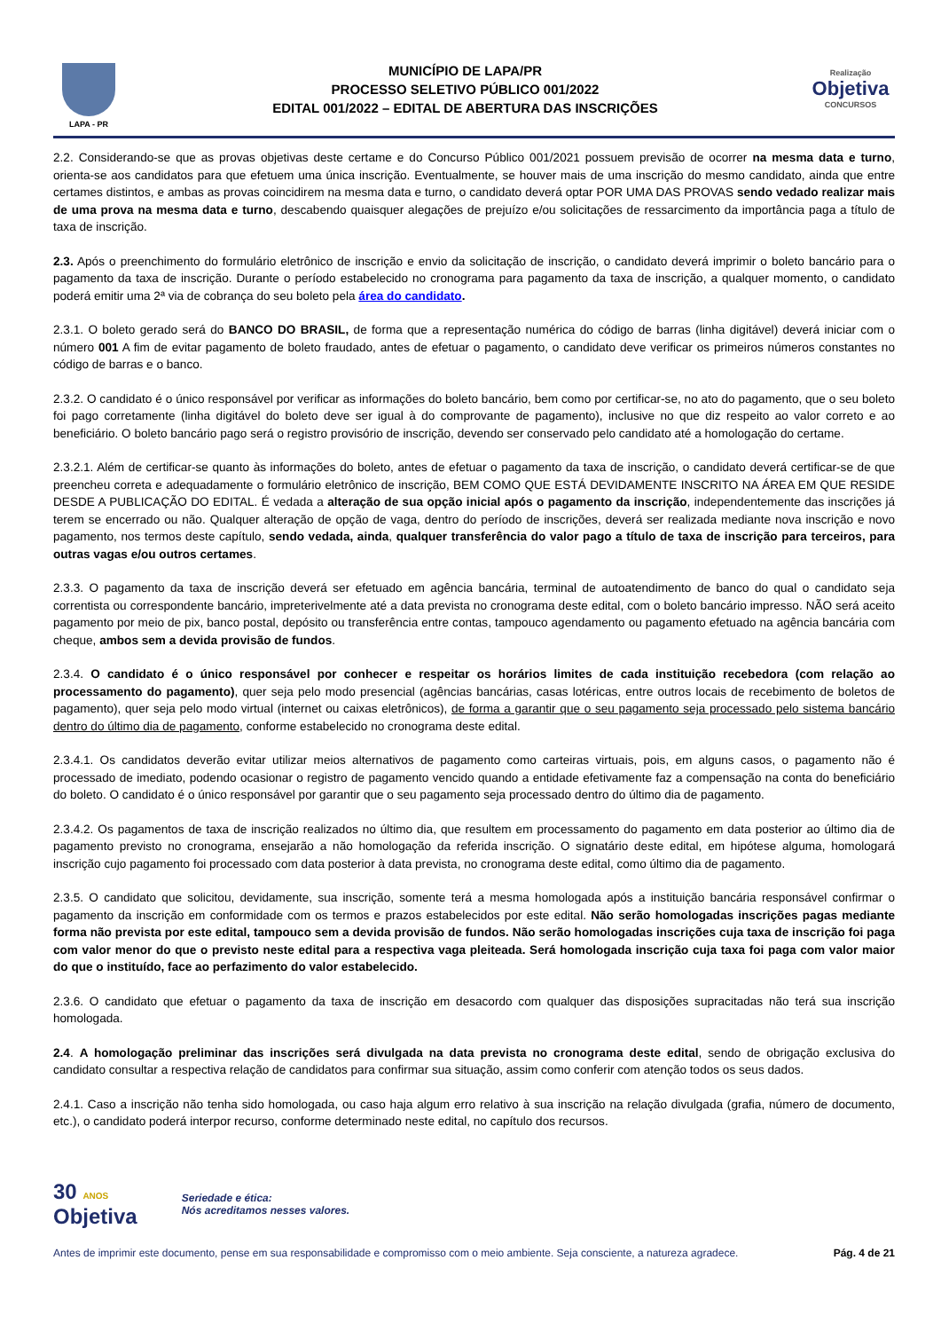LAPA - PR
MUNICÍPIO DE LAPA/PR
PROCESSO SELETIVO PÚBLICO 001/2022
EDITAL 001/2022 – EDITAL DE ABERTURA DAS INSCRIÇÕES
Realização
Objetiva
CONCURSOS
2.2. Considerando-se que as provas objetivas deste certame e do Concurso Público 001/2021 possuem previsão de ocorrer na mesma data e turno, orienta-se aos candidatos para que efetuem uma única inscrição. Eventualmente, se houver mais de uma inscrição do mesmo candidato, ainda que entre certames distintos, e ambas as provas coincidirem na mesma data e turno, o candidato deverá optar POR UMA DAS PROVAS sendo vedado realizar mais de uma prova na mesma data e turno, descabendo quaisquer alegações de prejuízo e/ou solicitações de ressarcimento da importância paga a título de taxa de inscrição.
2.3. Após o preenchimento do formulário eletrônico de inscrição e envio da solicitação de inscrição, o candidato deverá imprimir o boleto bancário para o pagamento da taxa de inscrição. Durante o período estabelecido no cronograma para pagamento da taxa de inscrição, a qualquer momento, o candidato poderá emitir uma 2ª via de cobrança do seu boleto pela área do candidato.
2.3.1. O boleto gerado será do BANCO DO BRASIL, de forma que a representação numérica do código de barras (linha digitável) deverá iniciar com o número 001 A fim de evitar pagamento de boleto fraudado, antes de efetuar o pagamento, o candidato deve verificar os primeiros números constantes no código de barras e o banco.
2.3.2. O candidato é o único responsável por verificar as informações do boleto bancário, bem como por certificar-se, no ato do pagamento, que o seu boleto foi pago corretamente (linha digitável do boleto deve ser igual à do comprovante de pagamento), inclusive no que diz respeito ao valor correto e ao beneficiário. O boleto bancário pago será o registro provisório de inscrição, devendo ser conservado pelo candidato até a homologação do certame.
2.3.2.1. Além de certificar-se quanto às informações do boleto, antes de efetuar o pagamento da taxa de inscrição, o candidato deverá certificar-se de que preencheu correta e adequadamente o formulário eletrônico de inscrição, BEM COMO QUE ESTÁ DEVIDAMENTE INSCRITO NA ÁREA EM QUE RESIDE DESDE A PUBLICAÇÃO DO EDITAL. É vedada a alteração de sua opção inicial após o pagamento da inscrição, independentemente das inscrições já terem se encerrado ou não. Qualquer alteração de opção de vaga, dentro do período de inscrições, deverá ser realizada mediante nova inscrição e novo pagamento, nos termos deste capítulo, sendo vedada, ainda, qualquer transferência do valor pago a título de taxa de inscrição para terceiros, para outras vagas e/ou outros certames.
2.3.3. O pagamento da taxa de inscrição deverá ser efetuado em agência bancária, terminal de autoatendimento de banco do qual o candidato seja correntista ou correspondente bancário, impreterivelmente até a data prevista no cronograma deste edital, com o boleto bancário impresso. NÃO será aceito pagamento por meio de pix, banco postal, depósito ou transferência entre contas, tampouco agendamento ou pagamento efetuado na agência bancária com cheque, ambos sem a devida provisão de fundos.
2.3.4. O candidato é o único responsável por conhecer e respeitar os horários limites de cada instituição recebedora (com relação ao processamento do pagamento), quer seja pelo modo presencial (agências bancárias, casas lotéricas, entre outros locais de recebimento de boletos de pagamento), quer seja pelo modo virtual (internet ou caixas eletrônicos), de forma a garantir que o seu pagamento seja processado pelo sistema bancário dentro do último dia de pagamento, conforme estabelecido no cronograma deste edital.
2.3.4.1. Os candidatos deverão evitar utilizar meios alternativos de pagamento como carteiras virtuais, pois, em alguns casos, o pagamento não é processado de imediato, podendo ocasionar o registro de pagamento vencido quando a entidade efetivamente faz a compensação na conta do beneficiário do boleto. O candidato é o único responsável por garantir que o seu pagamento seja processado dentro do último dia de pagamento.
2.3.4.2. Os pagamentos de taxa de inscrição realizados no último dia, que resultem em processamento do pagamento em data posterior ao último dia de pagamento previsto no cronograma, ensejarão a não homologação da referida inscrição. O signatário deste edital, em hipótese alguma, homologará inscrição cujo pagamento foi processado com data posterior à data prevista, no cronograma deste edital, como último dia de pagamento.
2.3.5. O candidato que solicitou, devidamente, sua inscrição, somente terá a mesma homologada após a instituição bancária responsável confirmar o pagamento da inscrição em conformidade com os termos e prazos estabelecidos por este edital. Não serão homologadas inscrições pagas mediante forma não prevista por este edital, tampouco sem a devida provisão de fundos. Não serão homologadas inscrições cuja taxa de inscrição foi paga com valor menor do que o previsto neste edital para a respectiva vaga pleiteada. Será homologada inscrição cuja taxa foi paga com valor maior do que o instituído, face ao perfazimento do valor estabelecido.
2.3.6. O candidato que efetuar o pagamento da taxa de inscrição em desacordo com qualquer das disposições supracitadas não terá sua inscrição homologada.
2.4. A homologação preliminar das inscrições será divulgada na data prevista no cronograma deste edital, sendo de obrigação exclusiva do candidato consultar a respectiva relação de candidatos para confirmar sua situação, assim como conferir com atenção todos os seus dados.
2.4.1. Caso a inscrição não tenha sido homologada, ou caso haja algum erro relativo à sua inscrição na relação divulgada (grafia, número de documento, etc.), o candidato poderá interpor recurso, conforme determinado neste edital, no capítulo dos recursos.
30 ANOS
Objetiva
Seriedade e ética:
Nós acreditamos nesses valores.
Antes de imprimir este documento, pense em sua responsabilidade e compromisso com o meio ambiente. Seja consciente, a natureza agradece. Pág. 4 de 21